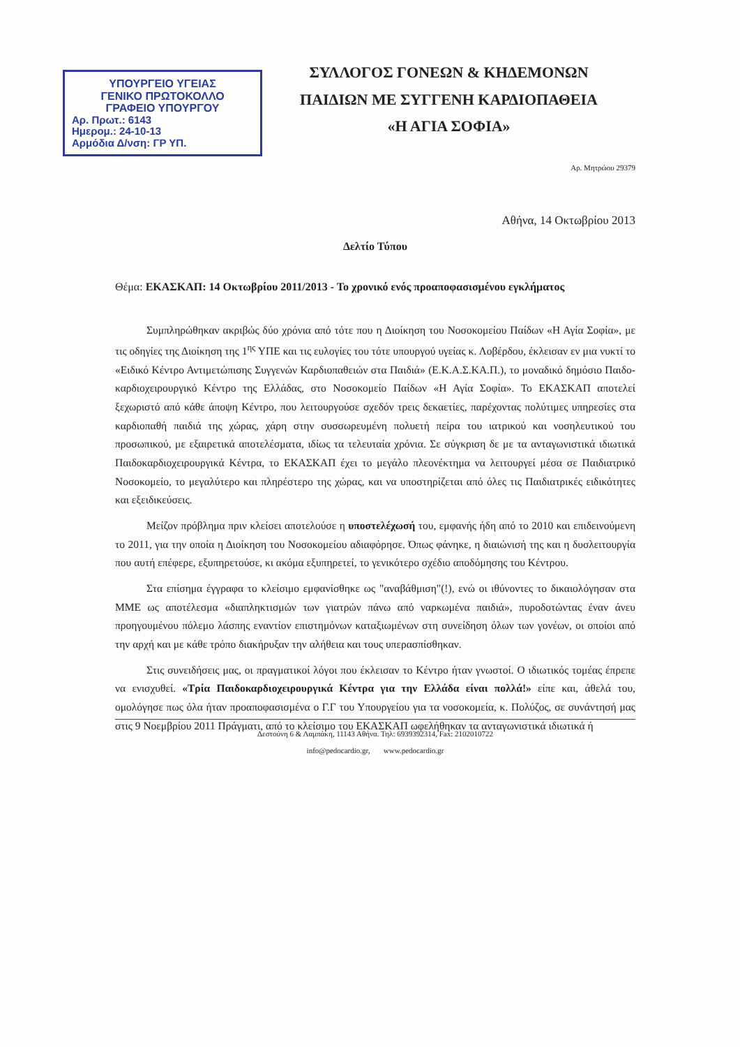ΥΠΟΥΡΓΕΙΟ ΥΓΕΙΑΣ
ΓΕΝΙΚΟ ΠΡΩΤΟΚΟΛΛΟ
ΓΡΑΦΕΙΟ ΥΠΟΥΡΓΟΥ
Αρ. Πρωτ.: 6143
Ημερομ.: 24-10-13
Αρμόδια Δ/νση: ΓΡ ΥΠ.
ΣΥΛΛΟΓΟΣ ΓΟΝΕΩΝ & ΚΗΔΕΜΟΝΩΝ
ΠΑΙΔΙΩΝ ΜΕ ΣΥΓΓΕΝΗ ΚΑΡΔΙΟΠΑΘΕΙΑ
«Η ΑΓΙΑ ΣΟΦΙΑ»
Αρ. Μητρώου 29379
Αθήνα, 14 Οκτωβρίου 2013
Δελτίο Τύπου
Θέμα: ΕΚΑΣΚΑΠ: 14 Οκτωβρίου 2011/2013 - Το χρονικό ενός προαποφασισμένου εγκλήματος
Συμπληρώθηκαν ακριβώς δύο χρόνια από τότε που η Διοίκηση του Νοσοκομείου Παίδων «Η Αγία Σοφία», με τις οδηγίες της Διοίκηση της 1<sup>ης</sup> ΥΠΕ και τις ευλογίες του τότε υπουργού υγείας κ. Λοβέρδου, έκλεισαν εν μια νυκτί το «Ειδικό Κέντρο Αντιμετώπισης Συγγενών Καρδιοπαθειών στα Παιδιά» (Ε.Κ.Α.Σ.ΚΑ.Π.), το μοναδικό δημόσιο Παιδο-καρδιοχειρουργικό Κέντρο της Ελλάδας, στο Νοσοκομείο Παίδων «Η Αγία Σοφία». Το ΕΚΑΣΚΑΠ αποτελεί ξεχωριστό από κάθε άποψη Κέντρο, που λειτουργούσε σχεδόν τρεις δεκαετίες, παρέχοντας πολύτιμες υπηρεσίες στα καρδιοπαθή παιδιά της χώρας, χάρη στην συσσωρευμένη πολυετή πείρα του ιατρικού και νοσηλευτικού του προσωπικού, με εξαιρετικά αποτελέσματα, ιδίως τα τελευταία χρόνια. Σε σύγκριση δε με τα ανταγωνιστικά ιδιωτικά Παιδοκαρδιοχειρουργικά Κέντρα, το ΕΚΑΣΚΑΠ έχει το μεγάλο πλεονέκτημα να λειτουργεί μέσα σε Παιδιατρικό Νοσοκομείο, το μεγαλύτερο και πληρέστερο της χώρας, και να υποστηρίζεται από όλες τις Παιδιατρικές ειδικότητες και εξειδικεύσεις.
Μείζον πρόβλημα πριν κλείσει αποτελούσε η υποστελέχωσή του, εμφανής ήδη από το 2010 και επιδεινούμενη το 2011, για την οποία η Διοίκηση του Νοσοκομείου αδιαφόρησε. Όπως φάνηκε, η διαιώνισή της και η δυσλειτουργία που αυτή επέφερε, εξυπηρετούσε, κι ακόμα εξυπηρετεί, το γενικότερο σχέδιο αποδόμησης του Κέντρου.
Στα επίσημα έγγραφα το κλείσιμο εμφανίσθηκε ως "αναβάθμιση"(!), ενώ οι ιθύνοντες το δικαιολόγησαν στα ΜΜΕ ως αποτέλεσμα «διαπληκτισμών των γιατρών πάνω από ναρκωμένα παιδιά», πυροδοτώντας έναν άνευ προηγουμένου πόλεμο λάσπης εναντίον επιστημόνων καταξιωμένων στη συνείδηση όλων των γονέων, οι οποίοι από την αρχή και με κάθε τρόπο διακήρυξαν την αλήθεια και τους υπερασπίσθηκαν.
Στις συνειδήσεις μας, οι πραγματικοί λόγοι που έκλεισαν το Κέντρο ήταν γνωστοί. Ο ιδιωτικός τομέας έπρεπε να ενισχυθεί. «Τρία Παιδοκαρδιοχειρουργικά Κέντρα για την Ελλάδα είναι πολλά!» είπε και, άθελά του, ομολόγησε πως όλα ήταν προαποφασισμένα ο Γ.Γ του Υπουργείου για τα νοσοκομεία, κ. Πολύζος, σε συνάντησή μας στις 9 Νοεμβρίου 2011 Πράγματι, από το κλείσιμο του ΕΚΑΣΚΑΠ ωφελήθηκαν τα ανταγωνιστικά ιδιωτικά ή
Δεστούνη 6 & Λαμπάκη, 11143 Αθήνα. Τηλ: 6939392314, Fax: 2102010722
info@pedocardio.gr, www.pedocardio.gr